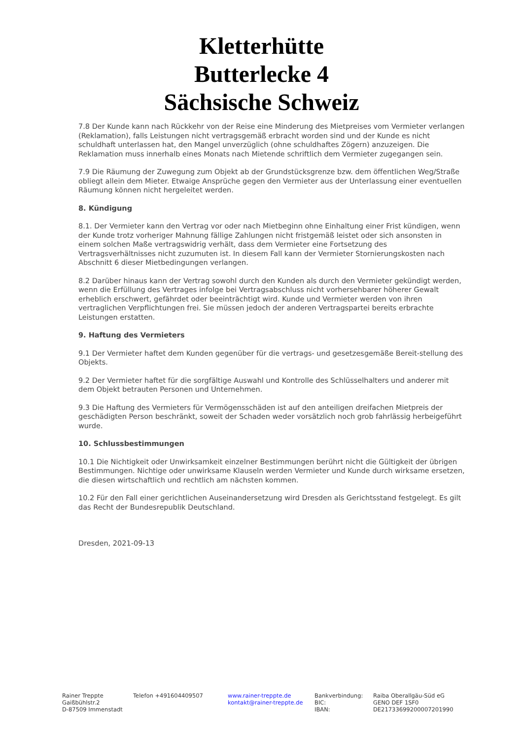Kletterhütte
Butterlecke 4
Sächsische Schweiz
7.8 Der Kunde kann nach Rückkehr von der Reise eine Minderung des Mietpreises vom Vermieter verlangen (Reklamation), falls Leistungen nicht vertragsgemäß erbracht worden sind und der Kunde es nicht schuldhaft unterlassen hat, den Mangel unverzüglich (ohne schuldhaftes Zögern) anzuzeigen. Die Reklamation muss innerhalb eines Monats nach Mietende schriftlich dem Vermieter zugegangen sein.
7.9 Die Räumung der Zuwegung zum Objekt ab der Grundstücksgrenze bzw. dem öffentlichen Weg/Straße obliegt allein dem Mieter. Etwaige Ansprüche gegen den Vermieter aus der Unterlassung einer eventuellen Räumung können nicht hergeleitet werden.
8. Kündigung
8.1. Der Vermieter kann den Vertrag vor oder nach Mietbeginn ohne Einhaltung einer Frist kündigen, wenn der Kunde trotz vorheriger Mahnung fällige Zahlungen nicht fristgemäß leistet oder sich ansonsten in einem solchen Maße vertragswidrig verhält, dass dem Vermieter eine Fortsetzung des Vertragsverhältnisses nicht zuzumuten ist. In diesem Fall kann der Vermieter Stornierungskosten nach Abschnitt 6 dieser Mietbedingungen verlangen.
8.2 Darüber hinaus kann der Vertrag sowohl durch den Kunden als durch den Vermieter gekündigt werden, wenn die Erfüllung des Vertrages infolge bei Vertragsabschluss nicht vorhersehbarer höherer Gewalt erheblich erschwert, gefährdet oder beeinträchtigt wird. Kunde und Vermieter werden von ihren vertraglichen Verpflichtungen frei. Sie müssen jedoch der anderen Vertragspartei bereits erbrachte Leistungen erstatten.
9. Haftung des Vermieters
9.1 Der Vermieter haftet dem Kunden gegenüber für die vertrags- und gesetzesgemäße Bereit-stellung des Objekts.
9.2 Der Vermieter haftet für die sorgfältige Auswahl und Kontrolle des Schlüsselhalters und anderer mit dem Objekt betrauten Personen und Unternehmen.
9.3 Die Haftung des Vermieters für Vermögensschäden ist auf den anteiligen dreifachen Mietpreis der geschädigten Person beschränkt, soweit der Schaden weder vorsätzlich noch grob fahrlässig herbeigeführt wurde.
10. Schlussbestimmungen
10.1 Die Nichtigkeit oder Unwirksamkeit einzelner Bestimmungen berührt nicht die Gültigkeit der übrigen Bestimmungen. Nichtige oder unwirksame Klauseln werden Vermieter und Kunde durch wirksame ersetzen, die diesen wirtschaftlich und rechtlich am nächsten kommen.
10.2 Für den Fall einer gerichtlichen Auseinandersetzung wird Dresden als Gerichtsstand festgelegt. Es gilt das Recht der Bundesrepublik Deutschland.
Dresden, 2021-09-13
Rainer Treppte
Gaißbühlstr.2
D-87509 Immenstadt
Telefon +491604409507 www.rainer-treppte.de
kontakt@rainer-treppte.de
Bankverbindung:
BIC:
IBAN:
Raiba Oberallgäu-Süd eG
GENO DEF 1SF0
DE21733699200007201990